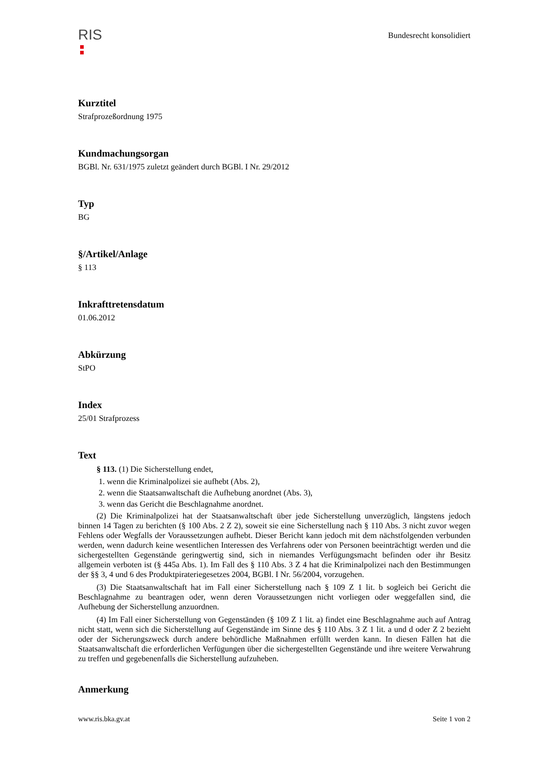RIS
Bundesrecht konsolidiert
Kurztitel
Strafprozeßordnung 1975
Kundmachungsorgan
BGBl. Nr. 631/1975 zuletzt geändert durch BGBl. I Nr. 29/2012
Typ
BG
§/Artikel/Anlage
§ 113
Inkrafttretensdatum
01.06.2012
Abkürzung
StPO
Index
25/01 Strafprozess
Text
§ 113. (1) Die Sicherstellung endet,
1. wenn die Kriminalpolizei sie aufhebt (Abs. 2),
2. wenn die Staatsanwaltschaft die Aufhebung anordnet (Abs. 3),
3. wenn das Gericht die Beschlagnahme anordnet.
(2) Die Kriminalpolizei hat der Staatsanwaltschaft über jede Sicherstellung unverzüglich, längstens jedoch binnen 14 Tagen zu berichten (§ 100 Abs. 2 Z 2), soweit sie eine Sicherstellung nach § 110 Abs. 3 nicht zuvor wegen Fehlens oder Wegfalls der Voraussetzungen aufhebt. Dieser Bericht kann jedoch mit dem nächstfolgenden verbunden werden, wenn dadurch keine wesentlichen Interessen des Verfahrens oder von Personen beeinträchtigt werden und die sichergestellten Gegenstände geringwertig sind, sich in niemandes Verfügungsmacht befinden oder ihr Besitz allgemein verboten ist (§ 445a Abs. 1). Im Fall des § 110 Abs. 3 Z 4 hat die Kriminalpolizei nach den Bestimmungen der §§ 3, 4 und 6 des Produktpirateriegesetzes 2004, BGBl. I Nr. 56/2004, vorzugehen.
(3) Die Staatsanwaltschaft hat im Fall einer Sicherstellung nach § 109 Z 1 lit. b sogleich bei Gericht die Beschlagnahme zu beantragen oder, wenn deren Voraussetzungen nicht vorliegen oder weggefallen sind, die Aufhebung der Sicherstellung anzuordnen.
(4) Im Fall einer Sicherstellung von Gegenständen (§ 109 Z 1 lit. a) findet eine Beschlagnahme auch auf Antrag nicht statt, wenn sich die Sicherstellung auf Gegenstände im Sinne des § 110 Abs. 3 Z 1 lit. a und d oder Z 2 bezieht oder der Sicherungszweck durch andere behördliche Maßnahmen erfüllt werden kann. In diesen Fällen hat die Staatsanwaltschaft die erforderlichen Verfügungen über die sichergestellten Gegenstände und ihre weitere Verwahrung zu treffen und gegebenenfalls die Sicherstellung aufzuheben.
Anmerkung
www.ris.bka.gv.at Seite 1 von 2